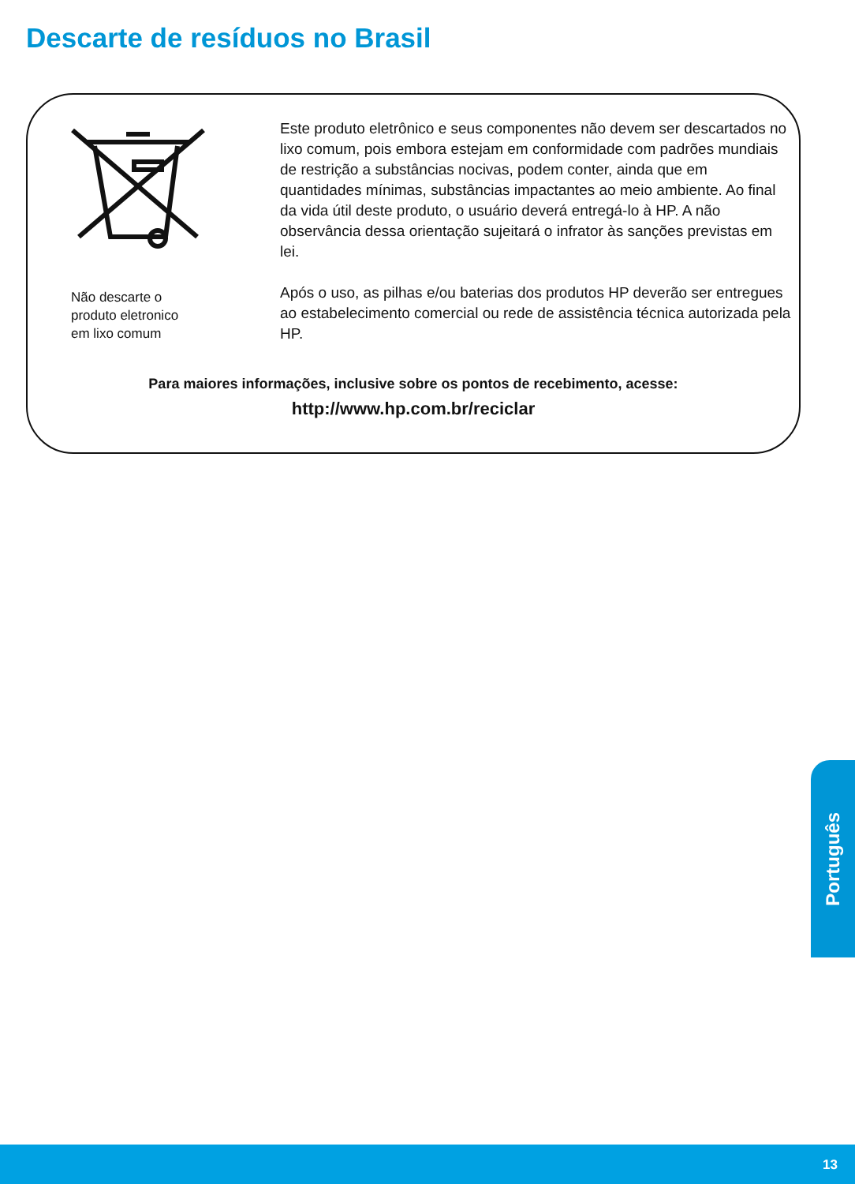Descarte de resíduos no Brasil
Não descarte o
produto eletronico
em lixo comum
Este produto eletrônico e seus componentes não devem ser descartados no lixo comum, pois embora estejam em conformidade com padrões mundiais de restrição a substâncias nocivas, podem conter, ainda que em quantidades mínimas, substâncias impactantes ao meio ambiente. Ao final da vida útil deste produto, o usuário deverá entregá-lo à HP. A não observância dessa orientação sujeitará o infrator às sanções previstas em lei.
Após o uso, as pilhas e/ou baterias dos produtos HP deverão ser entregues ao estabelecimento comercial ou rede de assistência técnica autorizada pela HP.
Para maiores informações, inclusive sobre os pontos de recebimento, acesse:
http://www.hp.com.br/reciclar
Português
13